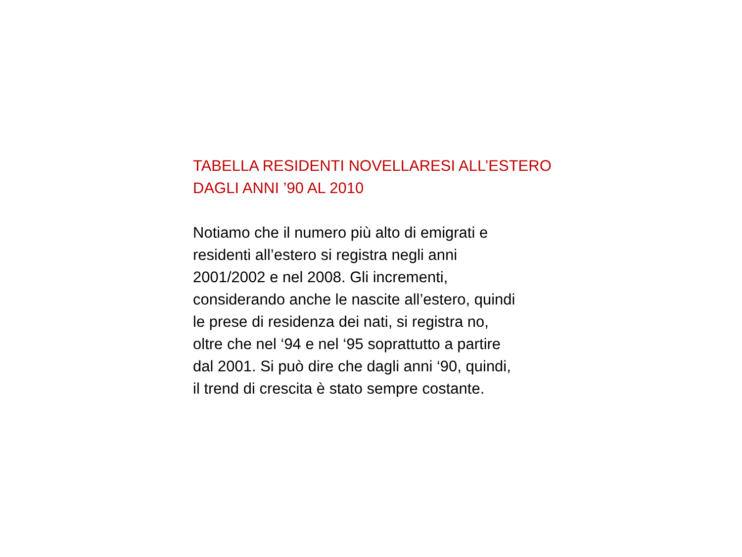TABELLA RESIDENTI NOVELLARESI ALL’ESTERO
DAGLI ANNI ’90 AL 2010
Notiamo che il numero più alto di emigrati e
residenti all’estero si registra negli anni
2001/2002 e nel 2008. Gli incrementi,
considerando anche le nascite all’estero, quindi
le prese di residenza dei nati, si registra no,
oltre che nel ‘94 e nel ‘95 soprattutto a partire
dal 2001. Si può dire che dagli anni ‘90, quindi,
il trend di crescita è stato sempre costante.